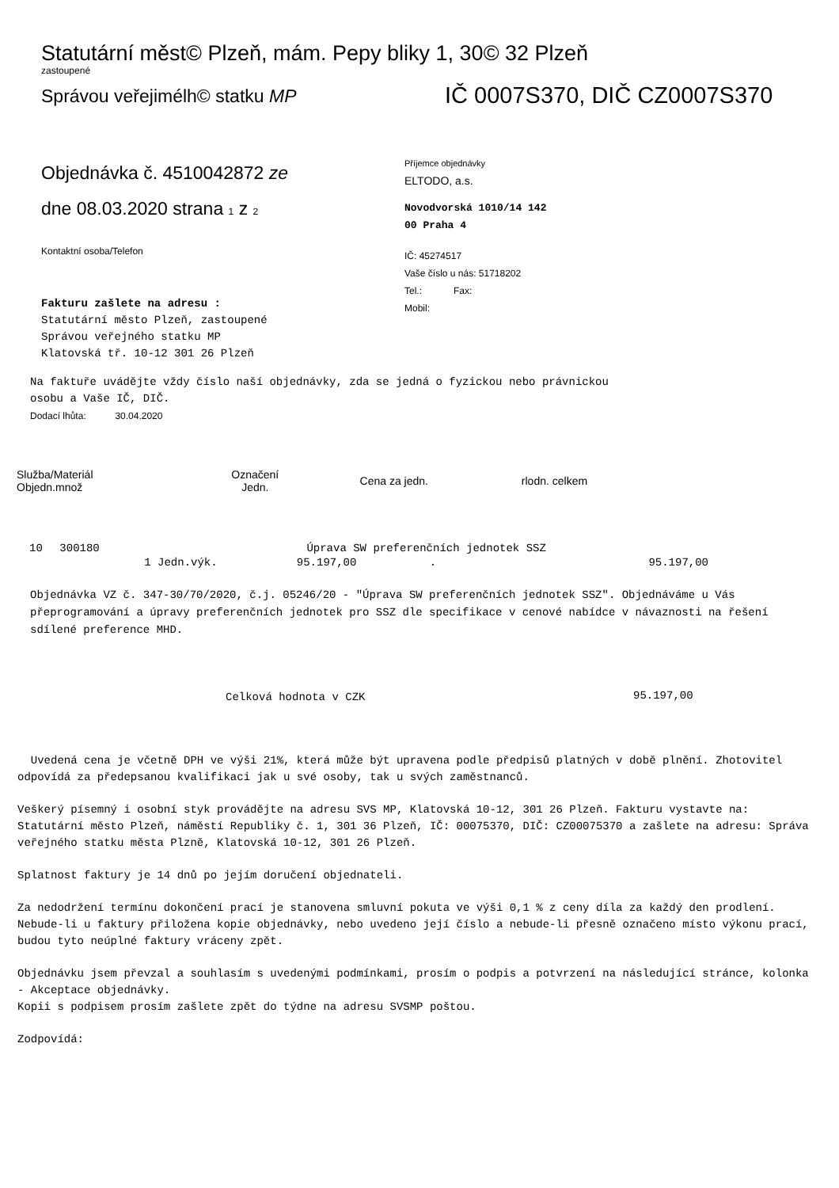Statutární měst© Plzeň, mám. Pepy bliky 1, 30© 32 Plzeň
zastoupené
Správou veřejimélh© statku MP IČ 0007S370, DIČ CZ0007S370
Objednávka č. 4510042872 ze
dne 08.03.2020 strana 1 z 2
Kontaktní osoba/Telefon
Příjemce objednávky
ELTODO, a.s.
Novodvorská 1010/14 142
00 Praha 4
IČ: 45274517
Vaše číslo u nás: 51718202
Tel.: Fax:
Mobil:
Fakturu zašlete na adresu :
Statutární město Plzeň, zastoupené
Správou veřejného statku MP
Klatovská tř. 10-12 301 26 Plzeň
Na faktuře uvádějte vždy číslo naší objednávky, zda se jedná o fyzickou nebo právnickou
osobu a Vaše IČ, DIČ.
Dodací lhůta: 30.04.2020
| Služba/Materiál Objedn.množ | Označení Jedn. | Cena za jedn. | rlodn. celkem |
| --- | --- | --- | --- |
| 10 | 300180 | Úprava SW preferenčních jednotek SSZ | | |
| | | 1 Jedn.výk. | 95.197,00 . | 95.197,00 |
Objednávka VZ č. 347-30/70/2020, č.j. 05246/20 - "Úprava SW preferenčních jednotek SSZ". Objednáváme u Vás přeprogramování a úpravy preferenčních jednotek pro SSZ dle specifikace v cenové nabídce v návaznosti na řešení sdílené preference MHD.
Celková hodnota v CZK 95.197,00
Uvedená cena je včetně DPH ve výši 21%, která může být upravena podle předpisů platných v době plnění. Zhotovitel odpovídá za předepsanou kvalifikaci jak u své osoby, tak u svých zaměstnanců.
Veškerý písemný i osobní styk provádějte na adresu SVS MP, Klatovská 10-12, 301 26 Plzeň. Fakturu vystavte na: Statutární město Plzeň, náměstí Republiky č. 1, 301 36 Plzeň, IČ: 00075370, DIČ: CZ00075370 a zašlete na adresu: Správa veřejného statku města Plzně, Klatovská 10-12, 301 26 Plzeň.
Splatnost faktury je 14 dnů po jejím doručení objednateli.
Za nedodržení termínu dokončení prací je stanovena smluvní pokuta ve výši 0,1 % z ceny díla za každý den prodlení. Nebude-li u faktury přiložena kopie objednávky, nebo uvedeno její číslo a nebude-li přesně označeno místo výkonu prací, budou tyto neúplné faktury vráceny zpět.
Objednávku jsem převzal a souhlasím s uvedenými podmínkami, prosím o podpis a potvrzení na následující stránce, kolonka - Akceptace objednávky.
Kopii s podpisem prosím zašlete zpět do týdne na adresu SVSMP poštou.
Zodpovídá: